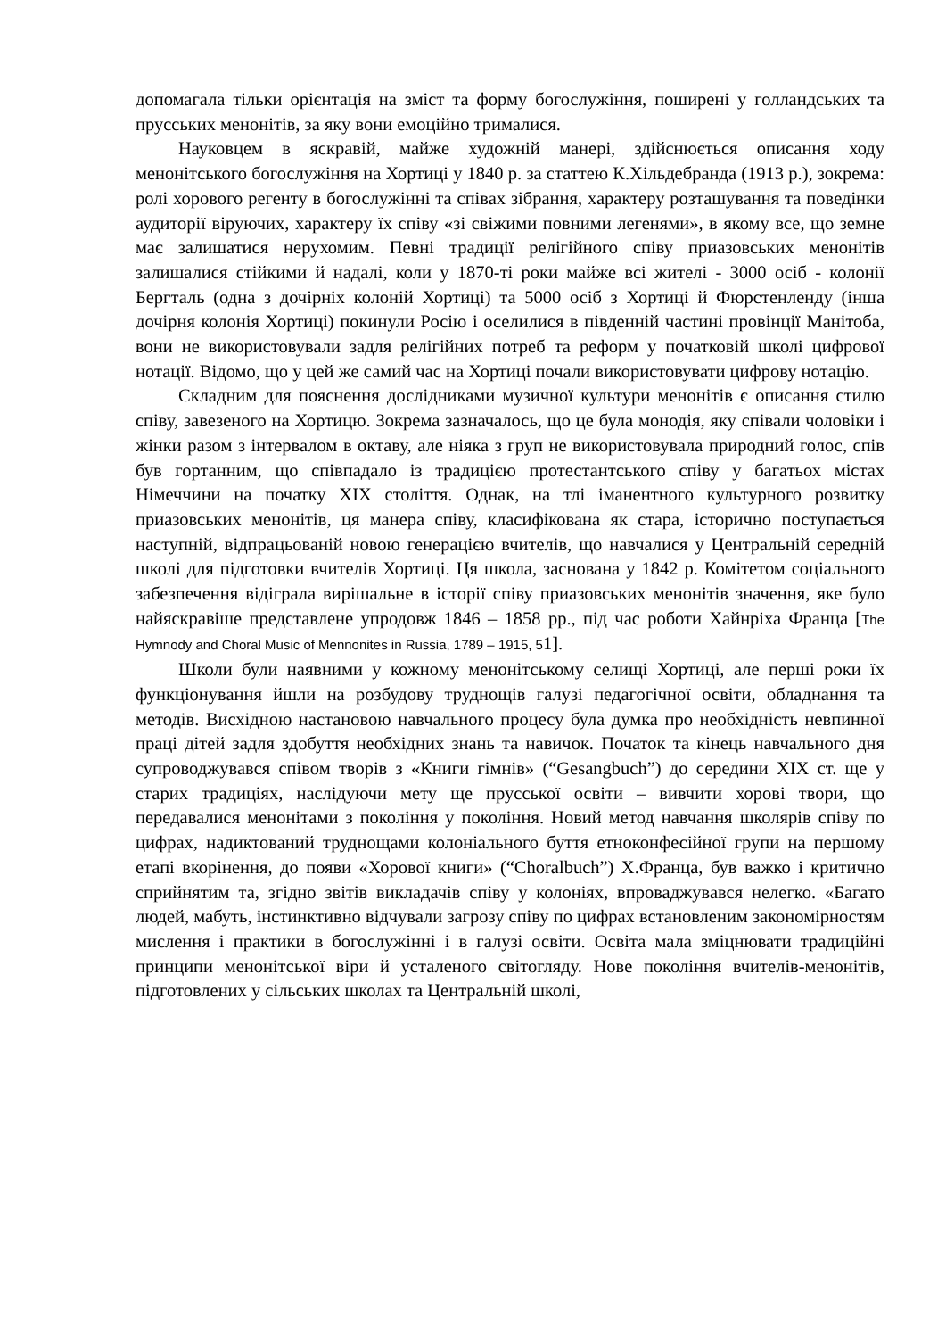допомагала тільки орієнтація на зміст та форму богослужіння, поширені у голландських та прусських менонітів, за яку вони емоційно трималися.
Науковцем в яскравій, майже художній манері, здійснюється описання ходу менонітського богослужіння на Хортиці у 1840 р. за статтею К.Хільдебранда (1913 р.), зокрема: ролі хорового регенту в богослужінні та співах зібрання, характеру розташування та поведінки аудиторії віруючих, характеру їх співу «зі свіжими повними легенями», в якому все, що земне має залишатися нерухомим. Певні традиції релігійного співу приазовських менонітів залишалися стійкими й надалі, коли у 1870-ті роки майже всі жителі - 3000 осіб - колонії Бергталь (одна з дочірніх колоній Хортиці) та 5000 осіб з Хортиці й Фюрстенленду (інша дочірня колонія Хортиці) покинули Росію і оселилися в південній частині провінції Манітоба, вони не використовували задля релігійних потреб та реформ у початковій школі цифрової нотації. Відомо, що у цей же самий час на Хортиці почали використовувати цифрову нотацію.
Складним для пояснення дослідниками музичної культури менонітів є описання стилю співу, завезеного на Хортицю. Зокрема зазначалось, що це була монодія, яку співали чоловіки і жінки разом з інтервалом в октаву, але ніяка з груп не використовувала природний голос, спів був гортанним, що співпадало із традицією протестантського співу у багатьох містах Німеччини на початку XIX століття. Однак, на тлі іманентного культурного розвитку приазовських менонітів, ця манера співу, класифікована як стара, історично поступається наступній, відпрацьованій новою генерацією вчителів, що навчалися у Центральній середній школі для підготовки вчителів Хортиці. Ця школа, заснована у 1842 р. Комітетом соціального забезпечення відіграла вирішальне в історії співу приазовських менонітів значення, яке було найяскравіше представлене упродовж 1846 – 1858 рр., під час роботи Хайнріха Франца [The Hymnody and Choral Music of Mennonites in Russia, 1789 – 1915, 51].
Школи були наявними у кожному менонітському селищі Хортиці, але перші роки їх функціонування йшли на розбудову труднощів галузі педагогічної освіти, обладнання та методів. Висхідною настановою навчального процесу була думка про необхідність невпинної праці дітей задля здобуття необхідних знань та навичок. Початок та кінець навчального дня супроводжувався співом творів з «Книги гімнів» (“Gesangbuch”) до середини XIX ст. ще у старих традиціях, наслідуючи мету ще прусської освіти – вивчити хорові твори, що передавалися менонітами з покоління у покоління. Новий метод навчання школярів співу по цифрах, надиктований труднощами колоніального буття етноконфесійної групи на першому етапі вкорінення, до появи «Хорової книги» (“Choralbuch”) Х.Франца, був важко і критично сприйнятим та, згідно звітів викладачів співу у колоніях, впроваджувався нелегко. «Багато людей, мабуть, інстинктивно відчували загрозу співу по цифрах встановленим закономірностям мислення і практики в богослужінні і в галузі освіти. Освіта мала зміцнювати традиційні принципи менонітської віри й усталеного світогляду. Нове покоління вчителів-менонітів, підготовлених у сільських школах та Центральній школі,